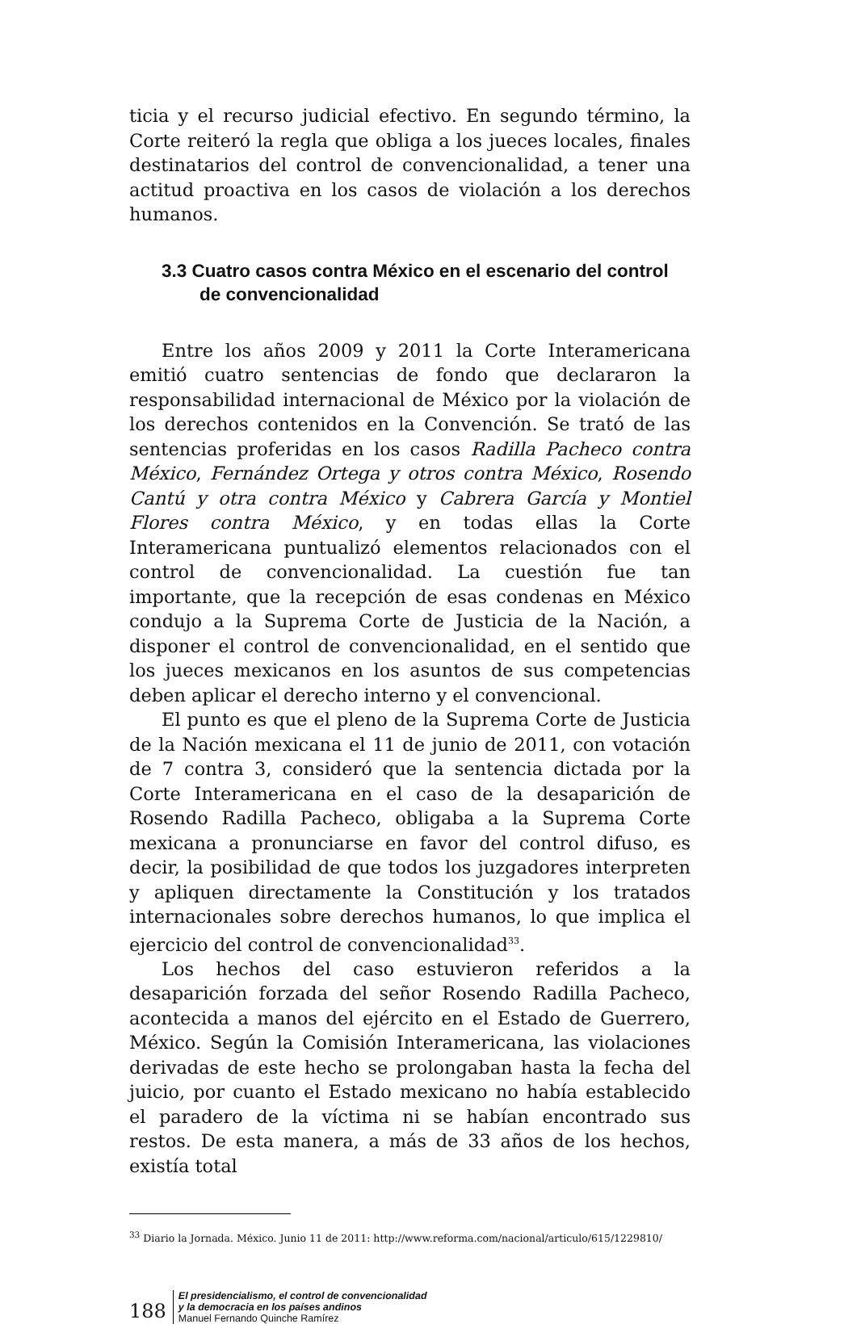ticia y el recurso judicial efectivo. En segundo término, la Corte reiteró la regla que obliga a los jueces locales, finales destinatarios del control de convencionalidad, a tener una actitud proactiva en los casos de violación a los derechos humanos.
3.3 Cuatro casos contra México en el escenario del control de convencionalidad
Entre los años 2009 y 2011 la Corte Interamericana emitió cuatro sentencias de fondo que declararon la responsabilidad internacional de México por la violación de los derechos contenidos en la Convención. Se trató de las sentencias proferidas en los casos Radilla Pacheco contra México, Fernández Ortega y otros contra México, Rosendo Cantú y otra contra México y Cabrera García y Montiel Flores contra México, y en todas ellas la Corte Interamericana puntualizó elementos relacionados con el control de convencionalidad. La cuestión fue tan importante, que la recepción de esas condenas en México condujo a la Suprema Corte de Justicia de la Nación, a disponer el control de convencionalidad, en el sentido que los jueces mexicanos en los asuntos de sus competencias deben aplicar el derecho interno y el convencional.
El punto es que el pleno de la Suprema Corte de Justicia de la Nación mexicana el 11 de junio de 2011, con votación de 7 contra 3, consideró que la sentencia dictada por la Corte Interamericana en el caso de la desaparición de Rosendo Radilla Pacheco, obligaba a la Suprema Corte mexicana a pronunciarse en favor del control difuso, es decir, la posibilidad de que todos los juzgadores interpreten y apliquen directamente la Constitución y los tratados internacionales sobre derechos humanos, lo que implica el ejercicio del control de convencionalidad<sup>33</sup>.
Los hechos del caso estuvieron referidos a la desaparición forzada del señor Rosendo Radilla Pacheco, acontecida a manos del ejército en el Estado de Guerrero, México. Según la Comisión Interamericana, las violaciones derivadas de este hecho se prolongaban hasta la fecha del juicio, por cuanto el Estado mexicano no había establecido el paradero de la víctima ni se habían encontrado sus restos. De esta manera, a más de 33 años de los hechos, existía total
<sup>33</sup> Diario la Jornada. México. Junio 11 de 2011: http://www.reforma.com/nacional/articulo/615/1229810/
188
El presidencialismo, el control de convencionalidad
y la democracia en los países andinos
Manuel Fernando Quinche Ramírez